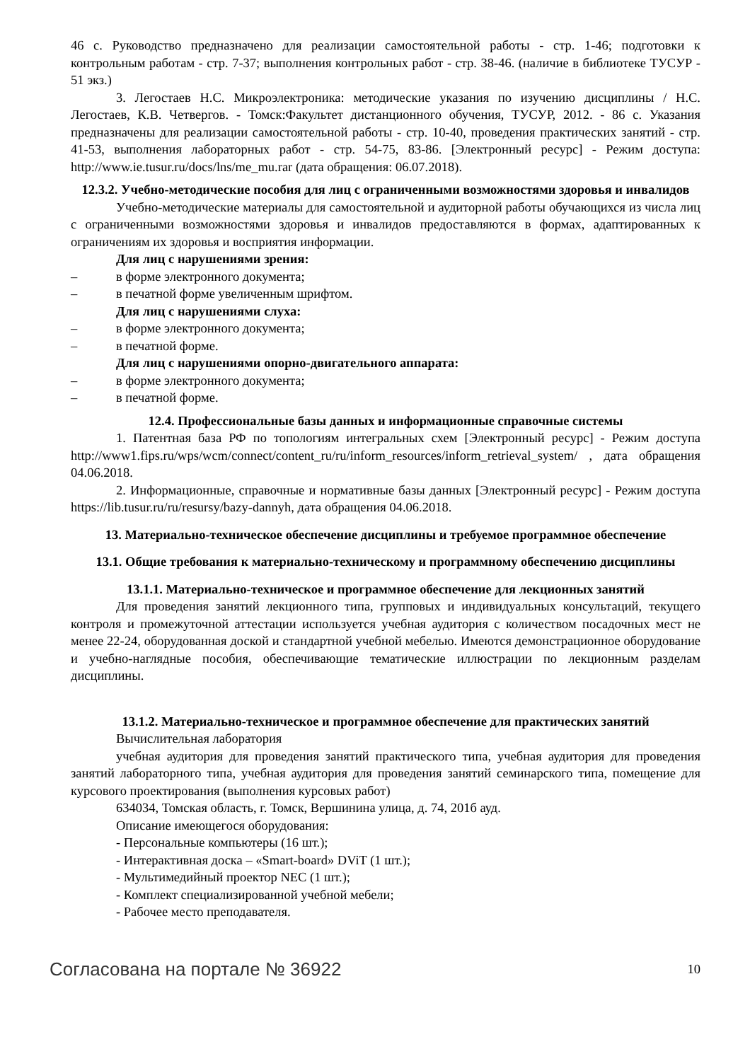46 с. Руководство предназначено для реализации самостоятельной работы - стр. 1-46; подготовки к контрольным работам - стр. 7-37; выполнения контрольных работ - стр. 38-46. (наличие в библиотеке ТУСУР - 51 экз.)
3. Легостаев Н.С. Микроэлектроника: методические указания по изучению дисциплины / Н.С. Легостаев, К.В. Четвергов. - Томск:Факультет дистанционного обучения, ТУСУР, 2012. - 86 с. Указания предназначены для реализации самостоятельной работы - стр. 10-40, проведения практических занятий - стр. 41-53, выполнения лабораторных работ - стр. 54-75, 83-86. [Электронный ресурс] - Режим доступа: http://www.ie.tusur.ru/docs/lns/me_mu.rar (дата обращения: 06.07.2018).
12.3.2. Учебно-методические пособия для лиц с ограниченными возможностями здоровья и инвалидов
Учебно-методические материалы для самостоятельной и аудиторной работы обучающихся из числа лиц с ограниченными возможностями здоровья и инвалидов предоставляются в формах, адаптированных к ограничениям их здоровья и восприятия информации.
Для лиц с нарушениями зрения:
– в форме электронного документа;
– в печатной форме увеличенным шрифтом.
Для лиц с нарушениями слуха:
– в форме электронного документа;
– в печатной форме.
Для лиц с нарушениями опорно-двигательного аппарата:
– в форме электронного документа;
– в печатной форме.
12.4. Профессиональные базы данных и информационные справочные системы
1. Патентная база РФ по топологиям интегральных схем [Электронный ресурс] - Режим доступа http://www1.fips.ru/wps/wcm/connect/content_ru/ru/inform_resources/inform_retrieval_system/ , дата обращения 04.06.2018.
2. Информационные, справочные и нормативные базы данных [Электронный ресурс] - Режим доступа https://lib.tusur.ru/ru/resursy/bazy-dannyh, дата обращения 04.06.2018.
13. Материально-техническое обеспечение дисциплины и требуемое программное обеспечение
13.1. Общие требования к материально-техническому и программному обеспечению дисциплины
13.1.1. Материально-техническое и программное обеспечение для лекционных занятий
Для проведения занятий лекционного типа, групповых и индивидуальных консультаций, текущего контроля и промежуточной аттестации используется учебная аудитория с количеством посадочных мест не менее 22-24, оборудованная доской и стандартной учебной мебелью. Имеются демонстрационное оборудование и учебно-наглядные пособия, обеспечивающие тематические иллюстрации по лекционным разделам дисциплины.
13.1.2. Материально-техническое и программное обеспечение для практических занятий
Вычислительная лаборатория
учебная аудитория для проведения занятий практического типа, учебная аудитория для проведения занятий лабораторного типа, учебная аудитория для проведения занятий семинарского типа, помещение для курсового проектирования (выполнения курсовых работ)
634034, Томская область, г. Томск, Вершинина улица, д. 74, 201б ауд.
Описание имеющегося оборудования:
- Персональные компьютеры (16 шт.);
- Интерактивная доска – «Smart-board» DViT (1 шт.);
- Мультимедийный проектор NEC (1 шт.);
- Комплект специализированной учебной мебели;
- Рабочее место преподавателя.
Согласована на портале № 36922 10